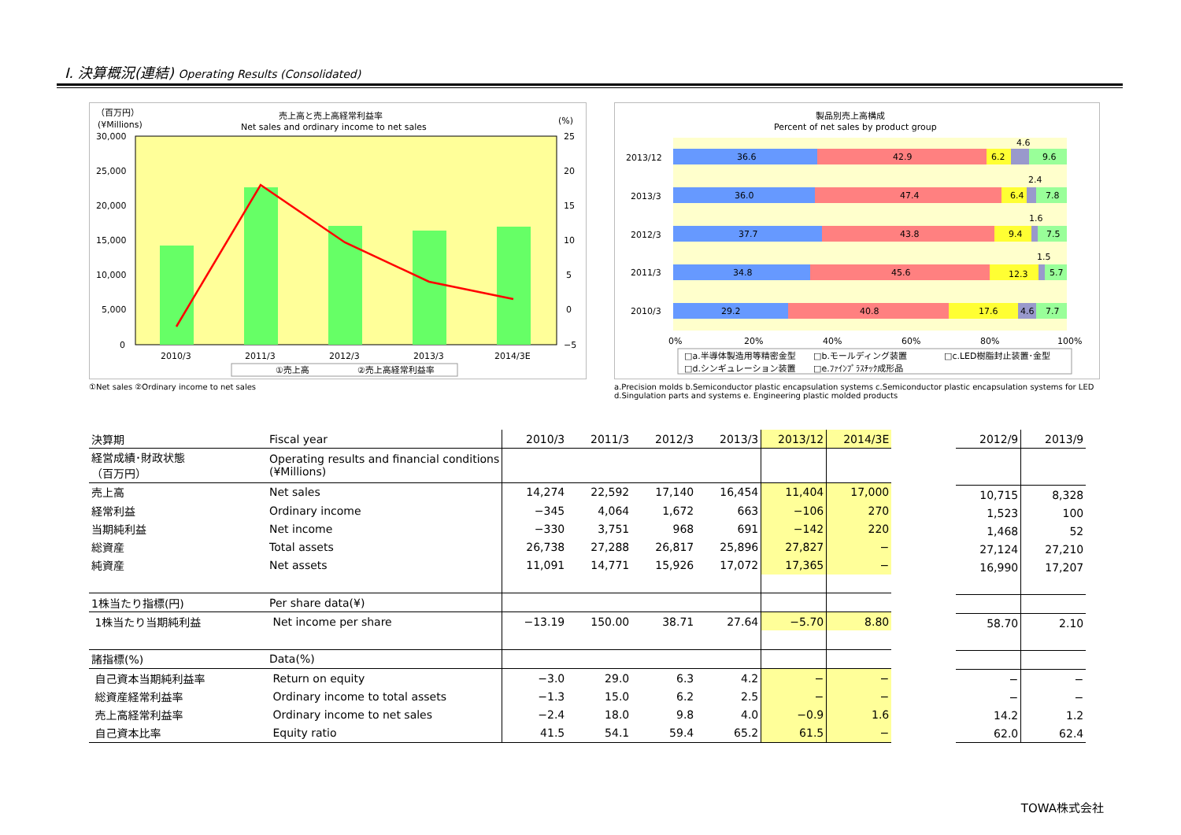Ⅰ. 決算概況(連結) Operating Results (Consolidated)
（百万円）
(¥Millions)
売上高と売上高経常利益率
Net sales and ordinary income to net sales
(%)
30,000
25,000
20,000
15,000
10,000
5,000
0
25
20
15
10
5
0
−5
2010/3
2011/3
2012/3
2013/3
2014/3E
①売上高
②売上高経常利益率
①Net sales ②Ordinary income to net sales
製品別売上高構成
Percent of net sales by product group
2013/12
36.6
42.9
6.2
4.6
9.6
2013/3
36.0
47.4
6.4
2.4
7.8
2012/3
37.7
43.8
9.4
1.6
7.5
2011/3
34.8
45.6
12.3
1.5
5.7
2010/3
29.2
40.8
17.6
4.6
7.7
0%
20%
40%
60%
80%
100%
□a.半導体製造用等精密金型
□b.モールディング装置
□c.LED樹脂封止装置･金型
□d.シンギュレーション装置
□e.ﾌｧｲﾝﾌﾟﾗｽﾁｯｸ成形品
a.Precision molds b.Semiconductor plastic encapsulation systems c.Semiconductor plastic encapsulation systems for LED
d.Singulation parts and systems e. Engineering plastic molded products
| 決算期 | Fiscal year | 2010/3 | 2011/3 | 2012/3 | 2013/3 | 2013/12 | 2014/3E |
| 経営成績･財政状態 （百万円） | Operating results and financial conditions (¥Millions) | | | | | | |
| 売上高 | Net sales | 14,274 | 22,592 | 17,140 | 16,454 | 11,404 | 17,000 |
| 経常利益 | Ordinary income | −345 | 4,064 | 1,672 | 663 | −106 | 270 |
| 当期純利益 | Net income | −330 | 3,751 | 968 | 691 | −142 | 220 |
| 総資産 | Total assets | 26,738 | 27,288 | 26,817 | 25,896 | 27,827 | − |
| 純資産 | Net assets | 11,091 | 14,771 | 15,926 | 17,072 | 17,365 | − |
| 1株当たり指標(円) | Per share data(¥) | | | | | | |
| 1株当たり当期純利益 | Net income per share | −13.19 | 150.00 | 38.71 | 27.64 | −5.70 | 8.80 |
| 諸指標(%) | Data(%) | | | | | | |
| 自己資本当期純利益率 | Return on equity | −3.0 | 29.0 | 6.3 | 4.2 | − | − |
| 総資産経常利益率 | Ordinary income to total assets | −1.3 | 15.0 | 6.2 | 2.5 | − | − |
| 売上高経常利益率 | Ordinary income to net sales | −2.4 | 18.0 | 9.8 | 4.0 | −0.9 | 1.6 |
| 自己資本比率 | Equity ratio | 41.5 | 54.1 | 59.4 | 65.2 | 61.5 | − |
| 2012/9 | 2013/9 |
| 10,715 | 8,328 |
| 1,523 | 100 |
| 1,468 | 52 |
| 27,124 | 27,210 |
| 16,990 | 17,207 |
| 58.70 | 2.10 |
| − | − |
| − | − |
| 14.2 | 1.2 |
| 62.0 | 62.4 |
TOWA株式会社